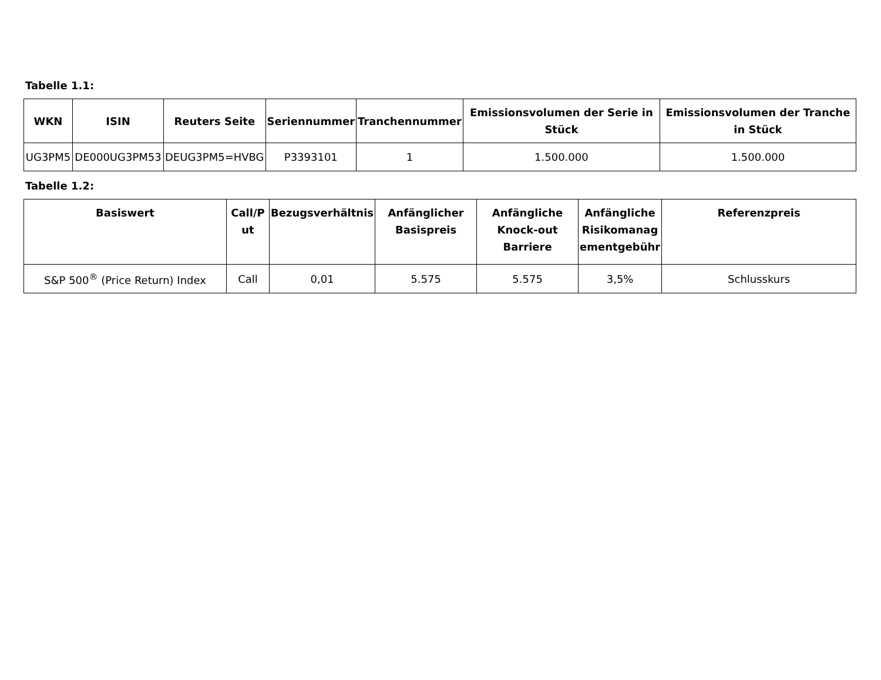Tabelle 1.1:
| WKN | ISIN | Reuters Seite | Seriennummer | Tranchennummer | Emissionsvolumen der Serie in Stück | Emissionsvolumen der Tranche in Stück |
| --- | --- | --- | --- | --- | --- | --- |
| UG3PM5 | DE000UG3PM53 | DEUG3PM5=HVBG | P3393101 | 1 | 1.500.000 | 1.500.000 |
Tabelle 1.2:
| Basiswert | Call/P ut | Bezugsverhältnis | Anfänglicher Basispreis | Anfängliche Knock-out Barriere | Anfängliche Risikomanag ementgebühr | Referenzpreis |
| --- | --- | --- | --- | --- | --- | --- |
| S&P 500<sup>®</sup> (Price Return) Index | Call | 0,01 | 5.575 | 5.575 | 3,5% | Schlusskurs |